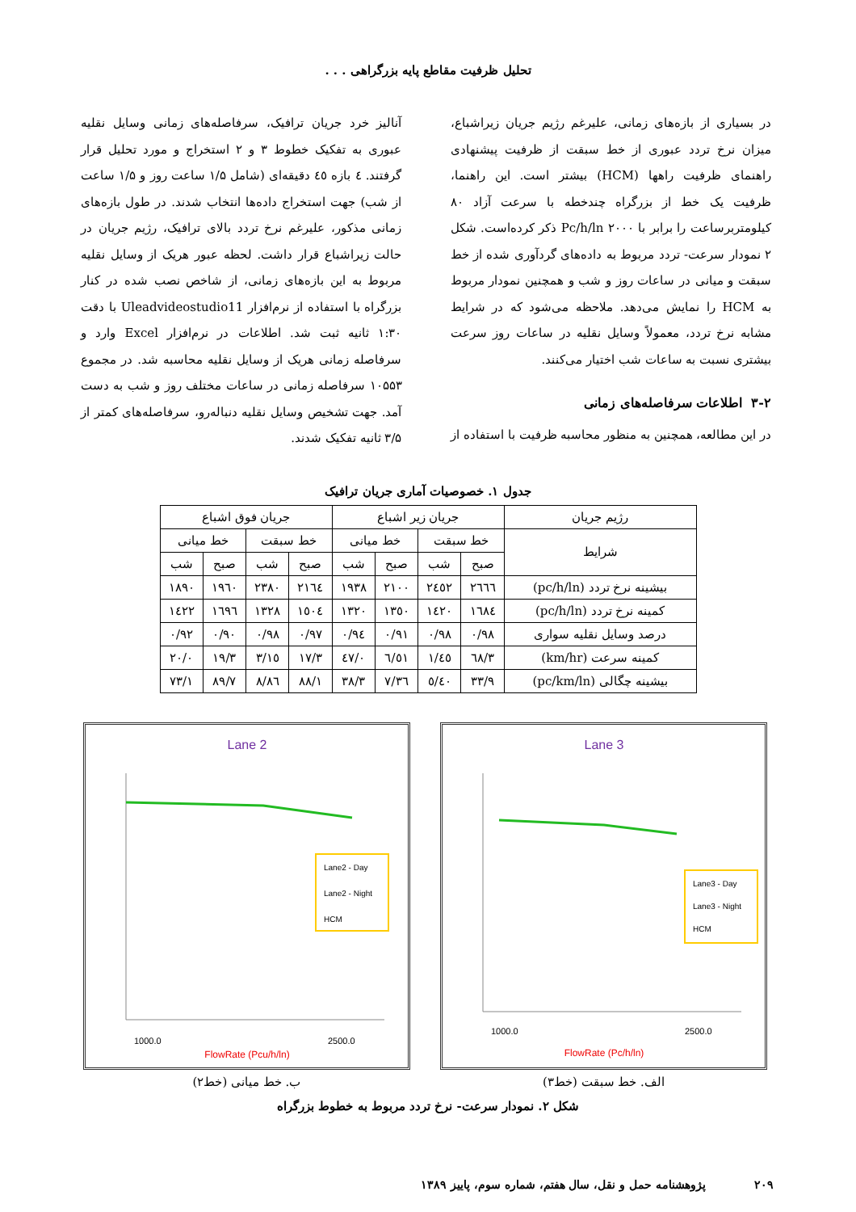تحلیل ظرفیت مقاطع پایه بزرگراهی . . .
در بسیاری از بازه‌های زمانی، علیرغم رژیم جریان زیراشباع، میزان نرخ تردد عبوری از خط سبقت از ظرفیت پیشنهادی راهنمای ظرفیت راهها (HCM) بیشتر است. این راهنما، ظرفیت یک خط از بزرگراه چندخطه با سرعت آزاد ۸۰ کیلومتربرساعت را برابر با Pc/h/ln ۲۰۰۰ ذکر کرده‌است. شکل ۲ نمودار سرعت- تردد مربوط به داده‌های گردآوری شده از خط سبقت و میانی در ساعات روز و شب و همچنین نمودار مربوط به HCM را نمایش می‌دهد. ملاحظه می‌شود که در شرایط مشابه نرخ تردد، معمولاً وسایل نقلیه در ساعات روز سرعت بیشتری نسبت به ساعات شب اختیار می‌کنند.
۳-۲ اطلاعات سرفاصله‌های زمانی
در این مطالعه، همچنین به منظور محاسبه ظرفیت با استفاده از
آنالیز خرد جریان ترافیک، سرفاصله‌های زمانی وسایل نقلیه عبوری به تفکیک خطوط ۳ و ۲ استخراج و مورد تحلیل قرار گرفتند. ٤ بازه ٤٥ دقیقه‌ای (شامل ۱/۵ ساعت روز و ۱/۵ ساعت از شب) جهت استخراج داده‌ها انتخاب شدند. در طول بازه‌های زمانی مذکور، علیرغم نرخ تردد بالای ترافیک، رژیم جریان در حالت زیراشباع قرار داشت. لحظه عبور هریک از وسایل نقلیه مربوط به این بازه‌های زمانی، از شاخص نصب شده در کنار بزرگراه با استفاده از نرم‌افزار Uleadvideostudio11 با دقت ۱:۳۰ ثانیه ثبت شد. اطلاعات در نرم‌افزار Excel وارد و سرفاصله زمانی هریک از وسایل نقلیه محاسبه شد. در مجموع ۱۰۵۵۳ سرفاصله زمانی در ساعات مختلف روز و شب به دست آمد. جهت تشخیص وسایل نقلیه دنباله‌رو، سرفاصله‌های کمتر از ۳/۵ ثانیه تفکیک شدند.
جدول ۱. خصوصیات آماری جریان ترافیک
| رژیم جریان | جریان زیر اشباع | | | | جریان فوق اشباع | | | |
| --- | --- | --- | --- | --- | --- | --- | --- | --- |
| شرایط | خط سبقت | | خط میانی | | خط سبقت | | خط میانی | |
| | صبح | شب | صبح | شب | صبح | شب | صبح | شب |
| بیشینه نرخ تردد (pc/h/ln) | ۲٦٦٦ | ۲٤٥۲ | ۲۱۰۰ | ۱۹۳۸ | ۲۱٦٤ | ۲۳۸۰ | ۱۹٦۰ | ۱۸۹۰ |
| کمینه نرخ تردد (pc/h/ln) | ۱٦۸٤ | ۱٤۲۰ | ۱۳٥۰ | ۱۳۲۰ | ۱٥۰٤ | ۱۳۲۸ | ۱٦۹٦ | ۱٤۲۲ |
| درصد وسایل نقلیه سواری | ۰/۹۸ | ۰/۹۸ | ۰/۹۱ | ۰/۹٤ | ۰/۹۷ | ۰/۹۸ | ۰/۹۰ | ۰/۹۲ |
| کمینه سرعت (km/hr) | ٦۸/۳ | ٤٥/۱ | ٥۱/٦ | ٤۷/۰ | ۱۷/۳ | ۱٥/۳ | ۱۹/۳ | ۲۰/۰ |
| بیشینه چگالی (pc/km/ln) | ۳۳/۹ | ٤۰/٥ | ۳٦/۷ | ۳۸/۳ | ۸۸/۱ | ۸٦/۸ | ۸۹/۷ | ۷۳/۱ |
Lane 3
Lane3 - Day
Lane3 - Night
HCM
1000.0
2500.0
FlowRate (Pc/h/ln)
الف. خط سبقت (خط۳)
Lane 2
Lane2 - Day
Lane2 - Night
HCM
1000.0
2500.0
FlowRate (Pcu/h/ln)
ب. خط میانی (خط۲)
شکل ۲. نمودار سرعت- نرخ تردد مربوط به خطوط بزرگراه
۲۰۹ پژوهشنامه حمل و نقل، سال هفتم، شماره سوم، پاییز ۱۳۸۹